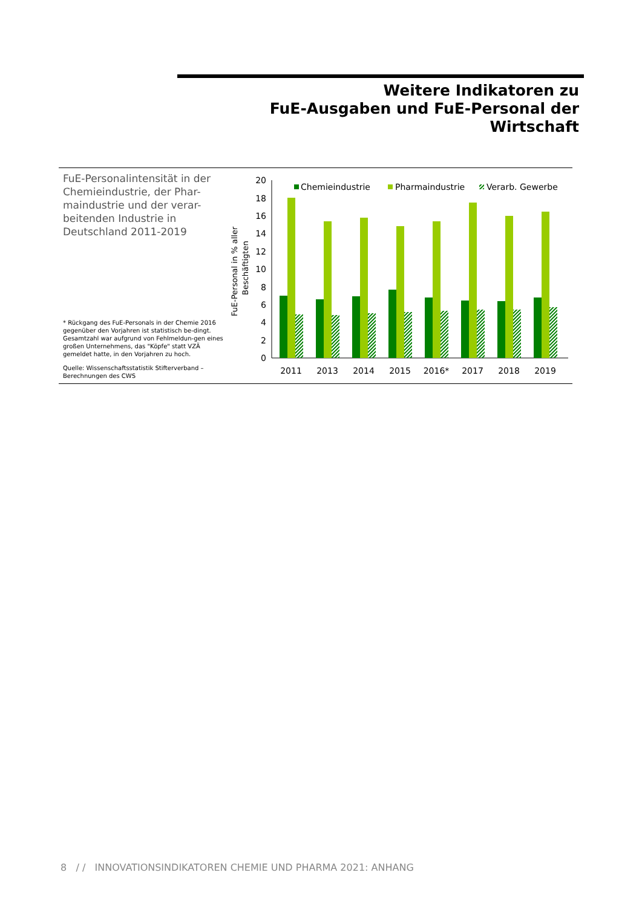Weitere Indikatoren zu
FuE-Ausgaben und FuE-Personal der Wirtschaft
FuE-Personalintensität in der Chemieindustrie, der Phar-maindustrie und der verar-beitenden Industrie in Deutschland 2011-2019
* Rückgang des FuE-Personals in der Chemie 2016 gegenüber den Vorjahren ist statistisch be-dingt. Gesamtzahl war aufgrund von Fehlmeldun-gen eines großen Unternehmens, das "Köpfe" statt VZÄ gemeldet hatte, in den Vorjahren zu hoch.
Quelle: Wissenschaftsstatistik Stifterverband – Berechnungen des CWS
FuE-Personal in % aller
Beschäftigten
0
2
4
6
8
10
12
14
16
18
20
Chemieindustrie
Pharmaindustrie
Verarb. Gewerbe
2011
2013
2014
2015
2016*
2017
2018
2019
8 / / INNOVATIONSINDIKATOREN CHEMIE UND PHARMA 2021: ANHANG